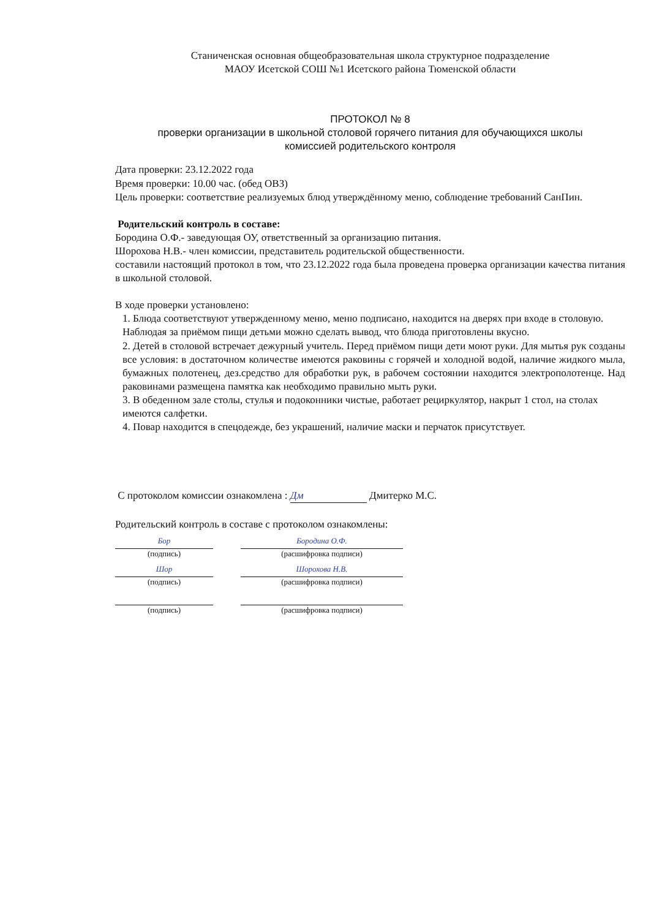Станиченская основная общеобразовательная школа структурное подразделение
МАОУ Исетской СОШ №1 Исетского района Тюменской области
ПРОТОКОЛ № 8
проверки организации в школьной столовой горячего питания для обучающихся школы
комиссией родительского контроля
Дата проверки: 23.12.2022 года
Время проверки: 10.00 час. (обед ОВЗ)
Цель проверки: соответствие реализуемых блюд утверждённому меню, соблюдение требований СанПин.
Родительский контроль в составе:
Бородина О.Ф.- заведующая ОУ, ответственный за организацию питания.
Шорохова Н.В.- член комиссии, представитель родительской общественности.
составили настоящий протокол в том, что 23.12.2022 года была проведена проверка организации качества питания в школьной столовой.
В ходе проверки установлено:
1. Блюда соответствуют утвержденному меню, меню подписано, находится на дверях при входе в столовую. Наблюдая за приёмом пищи детьми можно сделать вывод, что блюда приготовлены вкусно.
2. Детей в столовой встречает дежурный учитель. Перед приёмом пищи дети моют руки. Для мытья рук созданы все условия: в достаточном количестве имеются раковины с горячей и холодной водой, наличие жидкого мыла, бумажных полотенец, дез.средство для обработки рук, в рабочем состоянии находится электрополотенце. Над раковинами размещена памятка как необходимо правильно мыть руки.
3. В обеденном зале столы, стулья и подоконники чистые, работает рециркулятор, накрыт 1 стол, на столах имеются салфетки.
4. Повар находится в спецодежде, без украшений, наличие маски и перчаток присутствует.
С протоколом комиссии ознакомлена : Дм Дмитерко М.С.
Родительский контроль в составе с протоколом ознакомлены:
Бор
(подпись)
Бородина О.Ф.
(расшифровка подписи)
Шор
(подпись)
Шорохова Н.В.
(расшифровка подписи)
(подпись) (расшифровка подписи)